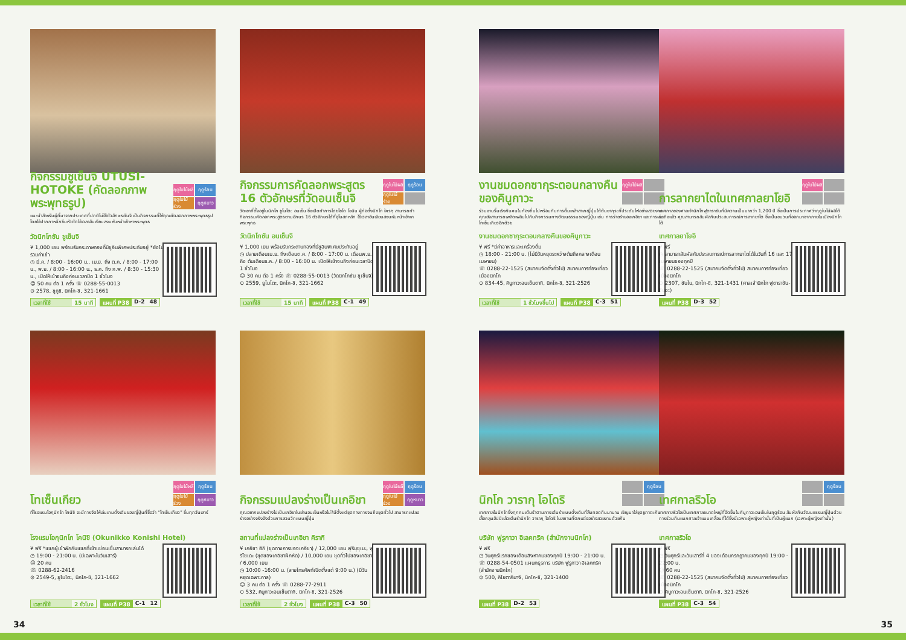กิจกรรมชูเซ็นจิ UTUSI-HOTOKE (คัดลอกภาพพระพุทธรูป)
ฤดูใบไม้ผลิ ฤดูร้อน ฤดูใบไม้ร่วง ฤดูหนาว
แนะนำสำหรับผู้ที่มาจากประเทศที่ปกติไม่ใช้ตัวอักษรคันจิ เป็นกิจกรรมที่ให้คุณคัดลอกภาพพระพุทธรูปโดยใช้ปากกาหมึกซึมหัวตัดใช้เวลาอันเงียบสงบหันหน้าเข้าหาพระพุทธ
วัดนิกโกซัน ชูเซ็นจิ
¥ 1,000 เยน พร้อมรับกระดาษทองที่มีชูอินพิเศษประทับอยู่ *ยังไม่รวมค่าเข้า
◷ มี.ค. / 8:00 - 16:00 น., เม.ย. ถึง ต.ค. / 8:00 - 17:00 น., พ.ย. / 8:00 - 16:00 น., ธ.ค. ถึง ก.พ. / 8:30 - 15:30 น., เปิดให้เข้าจนถึงก่อนเวลาปิด 1 ชั่วโมง
☺ 50 คน ต่อ 1 ครั้ง ☏ 0288-55-0013
⊙ 2578, ชูกูชิ, นิกโก-ชิ, 321-1661
เวลาที่ใช้ 15 นาที แผนที่ P38 D-2 48
กิจกรรมการคัดลอกพระสูตร 16 ตัวอักษรที่วัดอนเซ็นจิ
ฤดูใบไม้ผลิ ฤดูร้อน ฤดูใบไม้ร่วง
วัดเขาที่ตั้งอยู่ในนิกโก ยูโมโตะ อนเซ็น ซึ่งเปิดทำการโดยโชโด โชนิน ผู้ก่อตั้งนิกโก ใครๆ สามารถทำกิจกรรมคัดลอกพระสูตรตามอักษร 16 ตัวอักษรได้ที่อุโบสถหลัก ใช้เวลาอันเงียบสงบหันหน้าเข้าหาพระพุทธ
วัดนิกโกซัน อนเซ็นจิ
¥ 1,000 เยน พร้อมรับกระดาษทองที่มีชูอินพิเศษประทับอยู่
◷ ปลายเดือนเม.ย. ถึงเดือนต.ค. / 8:00 - 17:00 น. เดือนพ.ย. ถึง ต้นเดือนธ.ค. / 8:00 - 16:00 น. เปิดให้เข้าจนถึงก่อนเวลาปิด 1 ชั่วโมง
☺ 30 คน ต่อ 1 ครั้ง ☏ 0288-55-0013 (วัดนิกโกซัน ชูเซ็นจิ)
⊙ 2559, ยูโมโตะ, นิกโก-ชิ, 321-1662
เวลาที่ใช้ 15 นาที แผนที่ P38 C-1 49
งานชมดอกซากุระตอนกลางคืนของคินูกาวะ
ฤดูใบไม้ผลิ
ร่วมงานรื่นเริงกับคนในท้องถิ่นไปพร้อมกับการดื่มเหล้าสาเกญี่ปุ่นใต้ต้นซากุระที่ประดับไฟอย่างสวยงาม คุณยังสามารถเพลิดเพลินไปกับกิจกรรมทางวัฒนธรรมของญี่ปุ่น เช่น การร่ายรำของเกอิชา และการเล่นไทเซ็นเกียวอีกด้วย
งานชมดอกซากุระตอนกลางคืนของคินูกาวะ
¥ ฟรี *มีค่าอาหารและเครื่องดื่ม
◷ 18:00 - 21:00 น. (ไม่มีวันหยุดระหว่างต้นถึงกลางเดือนเมษายน)
☏ 0288-22-1525 (สมาคมจัดตั้งทั่วไป) สมาคมการท่องเที่ยวเมืองนิกโก
⊙ 834-45, คินูกาวะอนเซ็นตากิ, นิกโก-ชิ, 321-2526
เวลาที่ใช้ 1 ชั่วโมงขึ้นไป แผนที่ P38 C-3 51
การลากยาไตในเทศกาลยาโยอิ
ฤดูใบไม้ผลิ
เทศกาลของศาลเจ้านิกโกฟุตาราซันที่มีความเป็นมากว่า 1,200 ปี ซึ่งเป็นการประกาศว่าฤดูใบไม้ผลิได้มาถึงแล้ว คุณสามารถสัมผัสกับประสบการณ์การลากยาไต ซึ่งเป็นขบวนที่ออกมาจากภายในเมืองนิกโกได้
เทศกาลยาโยอิ
¥ ฟรี
◷ สามารถสัมผัสกับประสบการณ์การลากยาไตได้ในวันที่ 16 และ 17 เมษายนของทุกปี
☏ 0288-22-1525 (สมาคมจัดตั้งทั่วไป) สมาคมการท่องเที่ยวเมืองนิกโก
⊙ 2307, ซันไน, นิกโก-ชิ, 321-1431 (ศาลเจ้านิกโก ฟุตาราซัน-จินจะ)
แผนที่ P38 D-3 52
โทเซ็นเกียว
ฤดูใบไม้ผลิ ฤดูร้อน ฤดูใบไม้ร่วง ฤดูหนาว
ที่โรงแรมโอกุนิกโก โคนิชิ จะมีการจัดให้เล่นเกมดั้งเดิมของญี่ปุ่นที่ชื่อว่า “โทเซ็นเกียว” ขึ้นทุกวันเสาร์
โรงแรมโอกุนิกโก โคนิชิ (Okunikko Konishi Hotel)
¥ ฟรี *แขกผู้เข้าพักกับแขกที่เข้าแช่อนเซ็นสามารถเล่นได้
◷ 19:00 - 21:00 น. (มีเฉพาะในวันเสาร์)
☺ 20 คน
☏ 0288-62-2416
⊙ 2549-5, ยูโมโตะ, นิกโก-ชิ, 321-1662
เวลาที่ใช้ 2 ชั่วโมง แผนที่ P38 C-1 12
กิจกรรมแปลงร่างเป็นเกอิชา
ฤดูใบไม้ผลิ ฤดูร้อน ฤดูใบไม้ร่วง ฤดูหนาว
คุณอยากแปลงร่างไปเป็นเกอิชาในย่านอนเซ็นหรือไม่?มีตั้งแต่ชุดทางการจนถึงชุดทั่วไป สามารถแปลงร่างอย่างจริงจังด้วยการสวมวิกแบบญี่ปุ่น
สถานที่แปลงร่างเป็นเกอิชา คิรากิ
¥ เกอิชา ฮิกิ (ชุดทางการของเกอิชา) / 12,000 เยน ฟุริมุซุเมะ, ฟุริโซเดะ (ชุดของเกอิชาฝึกหัด) / 10,000 เยน ชุดทั่วไปของเกอิชา / 6,000 เยน
◷ 10:00 -16:00 น. (สายโทรศัพท์เปิดตั้งแต่ 9:00 น.) (มีวันหยุดเฉพาะกาล)
☺ 3 คน ต่อ 1 ครั้ง ☏ 0288-77-2911
⊙ 532, คินูกาวะอนเซ็นตากิ, นิกโก-ชิ, 321-2526
เวลาที่ใช้ 2 ชั่วโมง แผนที่ P38 C-3 50
นิกโก วารากุ โอโดริ
ฤดูร้อน
เทศกาลในนิกโกซึ่งทุกคนเต้นรำตามการเต้นรำแบบดั้งเดิมที่สืบทอดกันมานาน เชิญมาใส่ชุดยูกาตะกับเสื้อคลุมฮัปปิแล้วเต้นรำนิกโก วารากุ โอโดริ ในสถานที่ตกแต่งอย่างสวยงามด้วยกัน
บริษัท ฟูรูกาวา อิเลคทริค (สำนักงานนิกโก)
¥ ฟรี
◷ วันศุกร์แรกของเดือนสิงหาคมของทุกปี 19:00 - 21:00 น.
☏ 0288-54-0501 แผนกธุรการ บริษัท ฟูรูกาวา อิเลคทริค (สำนักงานนิกโก)
⊙ 500, คิโยตากิมาจิ, นิกโก-ชิ, 321-1400
แผนที่ P38 D-2 53
เทศกาลริวโอ
ฤดูร้อน
เทศกาลริวโอเป็นเทศกาลขนาดใหญ่ที่จัดขึ้นในคินูกาวะอนเซ็นในฤดูร้อน สัมผัสกับวัฒนธรรมญี่ปุ่นด้วยการร่วมกันแบกศาลเจ้าแบบเคลื่อนที่ได้ซึ่งมีเฉพาะผู้หญิงเท่านั้นที่เป็นผู้แบก (เฉพาะผู้หญิงเท่านั้น)
เทศกาลริวโอ
¥ ฟรี
◷ วันศุกร์และวันเสาร์ที่ 4 ของเดือนกรกฎาคมของทุกปี 19:00 - 22:00 น.
☺ 60 คน
☏ 0288-22-1525 (สมาคมจัดตั้งทั่วไป) สมาคมการท่องเที่ยวเมืองนิกโก
⊙ คินูกาวะอนเซ็นตากิ, นิกโก-ชิ, 321-2526
แผนที่ P38 C-3 54
34 35